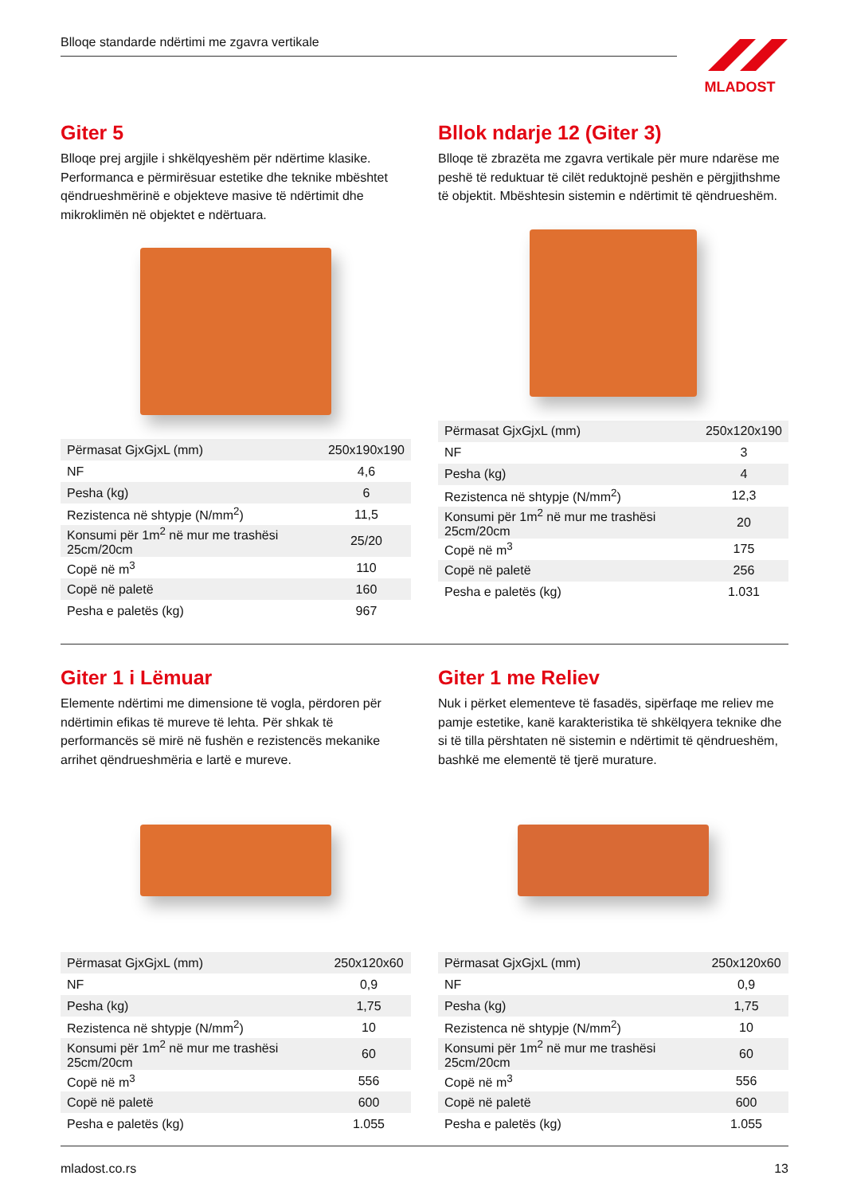Blloqe standarde ndërtimi me zgavra vertikale
MLADOST
Giter 5
Blloqe prej argjile i shkëlqyeshëm për ndërtime klasike. Performanca e përmirësuar estetike dhe teknike mbështet qëndrueshmërinë e objekteve masive të ndërtimit dhe mikroklimën në objektet e ndërtuara.
| Përmasat GjxGjxL (mm) | 250x190x190 |
| NF | 4,6 |
| Pesha (kg) | 6 |
| Rezistenca në shtypje (N/mm<sup>2</sup>) | 11,5 |
| Konsumi për 1m<sup>2</sup> në mur me trashësi 25cm/20cm | 25/20 |
| Copë në m<sup>3</sup> | 110 |
| Copë në paletë | 160 |
| Pesha e paletës (kg) | 967 |
Bllok ndarje 12 (Giter 3)
Blloqe të zbrazëta me zgavra vertikale për mure ndarëse me peshë të reduktuar të cilët reduktojnë peshën e përgjithshme të objektit. Mbështesin sistemin e ndërtimit të qëndrueshëm.
| Përmasat GjxGjxL (mm) | 250x120x190 |
| NF | 3 |
| Pesha (kg) | 4 |
| Rezistenca në shtypje (N/mm<sup>2</sup>) | 12,3 |
| Konsumi për 1m<sup>2</sup> në mur me trashësi 25cm/20cm | 20 |
| Copë në m<sup>3</sup> | 175 |
| Copë në paletë | 256 |
| Pesha e paletës (kg) | 1.031 |
Giter 1 i Lëmuar
Elemente ndërtimi me dimensione të vogla, përdoren për ndërtimin efikas të mureve të lehta. Për shkak të performancës së mirë në fushën e rezistencës mekanike arrihet qëndrueshmëria e lartë e mureve.
| Përmasat GjxGjxL (mm) | 250x120x60 |
| NF | 0,9 |
| Pesha (kg) | 1,75 |
| Rezistenca në shtypje (N/mm<sup>2</sup>) | 10 |
| Konsumi për 1m<sup>2</sup> në mur me trashësi 25cm/20cm | 60 |
| Copë në m<sup>3</sup> | 556 |
| Copë në paletë | 600 |
| Pesha e paletës (kg) | 1.055 |
Giter 1 me Reliev
Nuk i përket elementeve të fasadës, sipërfaqe me reliev me pamje estetike, kanë karakteristika të shkëlqyera teknike dhe si të tilla përshtaten në sistemin e ndërtimit të qëndrueshëm, bashkë me elementë të tjerë murature.
| Përmasat GjxGjxL (mm) | 250x120x60 |
| NF | 0,9 |
| Pesha (kg) | 1,75 |
| Rezistenca në shtypje (N/mm<sup>2</sup>) | 10 |
| Konsumi për 1m<sup>2</sup> në mur me trashësi 25cm/20cm | 60 |
| Copë në m<sup>3</sup> | 556 |
| Copë në paletë | 600 |
| Pesha e paletës (kg) | 1.055 |
mladost.co.rs 13